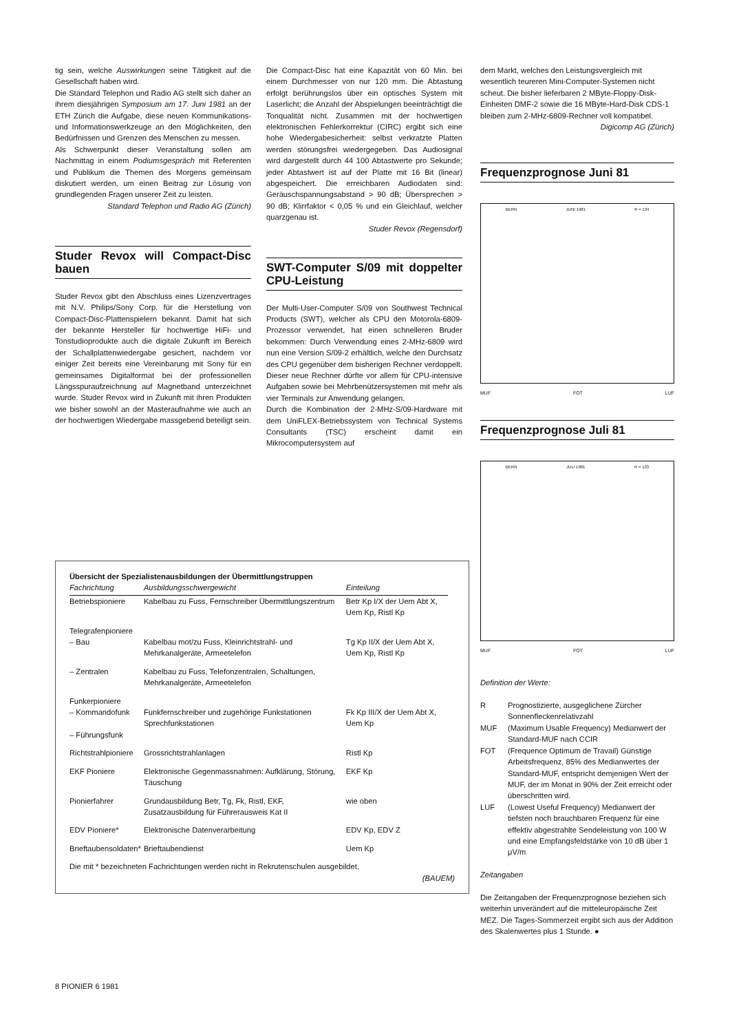tig sein, welche Auswirkungen seine Tätigkeit auf die Gesellschaft haben wird.
Die Standard Telephon und Radio AG stellt sich daher an ihrem diesjährigen Symposium am 17. Juni 1981 an der ETH Zürich die Aufgabe, diese neuen Kommunikations- und Informationswerkzeuge an den Möglichkeiten, den Bedürfnissen und Grenzen des Menschen zu messen.
Als Schwerpunkt dieser Veranstaltung sollen am Nachmittag in einem Podiumsgespräch mit Referenten und Publikum die Themen des Morgens gemeinsam diskutiert werden, um einen Beitrag zur Lösung von grundlegenden Fragen unserer Zeit zu leisten.
Standard Telephon und Radio AG (Zürich)
Studer Revox will Compact-Disc bauen
Studer Revox gibt den Abschluss eines Lizenzvertrages mit N.V. Philips/Sony Corp. für die Herstellung von Compact-Disc-Plattenspielern bekannt. Damit hat sich der bekannte Hersteller für hochwertige HiFi- und Tonstudioprodukte auch die digitale Zukunft im Bereich der Schallplattenwiedergabe gesichert, nachdem vor einiger Zeit bereits eine Vereinbarung mit Sony für ein gemeinsames Digitalformat bei der professionellen Längsspuraufzeichnung auf Magnetband unterzeichnet wurde. Studer Revox wird in Zukunft mit ihren Produkten wie bisher sowohl an der Masteraufnahme wie auch an der hochwertigen Wiedergabe massgebend beteiligt sein.
Die Compact-Disc hat eine Kapazität von 60 Min. bei einem Durchmesser von nur 120 mm. Die Abtastung erfolgt berührungslos über ein optisches System mit Laserlicht; die Anzahl der Abspielungen beeinträchtigt die Tonqualität nicht. Zusammen mit der hochwertigen elektronischen Fehlerkorrektur (CIRC) ergibt sich eine hohe Wiedergabesicherheit: selbst verkratzte Platten werden störungsfrei wiedergegeben. Das Audiosignal wird dargestellt durch 44 100 Abtastwerte pro Sekunde; jeder Abtastwert ist auf der Platte mit 16 Bit (linear) abgespeichert. Die erreichbaren Audiodaten sind: Geräuschspannungsabstand > 90 dB; Übersprechen > 90 dB; Klirrfaktor < 0,05 % und ein Gleichlauf, welcher quarzgenau ist.
Studer Revox (Regensdorf)
SWT-Computer S/09 mit doppelter CPU-Leistung
Der Multi-User-Computer S/09 von Southwest Technical Products (SWT), welcher als CPU den Motorola-6809-Prozessor verwendet, hat einen schnelleren Bruder bekommen: Durch Verwendung eines 2-MHz-6809 wird nun eine Version S/09-2 erhältlich, welche den Durchsatz des CPU gegenüber dem bisherigen Rechner verdoppelt. Dieser neue Rechner dürfte vor allem für CPU-intensive Aufgaben sowie bei Mehrbenützersystemen mit mehr als vier Terminals zur Anwendung gelangen.
Durch die Kombination der 2-MHz-S/09-Hardware mit dem UniFLEX-Betriebssystem von Technical Systems Consultants (TSC) erscheint damit ein Mikrocomputersystem auf
dem Markt, welches den Leistungsvergleich mit wesentlich teureren Mini-Computer-Systemen nicht scheut. Die bisher lieferbaren 2 MByte-Floppy-Disk-Einheiten DMF-2 sowie die 16 MByte-Hard-Disk CDS-1 bleiben zum 2-MHz-6809-Rechner voll kompatibel.
Digicomp AG (Zürich)
Frequenzprognose Juni 81
BERN JUNI 1981 R = 134
MUF FOT LUF
Frequenzprognose Juli 81
BERN JULI 1981 R = 133
MUF FOT LUF
Definition der Werte:
R
Prognostizierte, ausgeglichene Zürcher Sonnenfleckenrelativzahl
MUF
(Maximum Usable Frequency) Medianwert der Standard-MUF nach CCIR
FOT
(Frequence Optimum de Travail) Günstige Arbeitsfrequenz, 85% des Medianwertes der Standard-MUF, entspricht demjenigen Wert der MUF, der im Monat in 90% der Zeit erreicht oder überschritten wird.
LUF
(Lowest Useful Frequency) Medianwert der tiefsten noch brauchbaren Frequenz für eine effektiv abgestrahlte Sendeleistung von 100 W und eine Empfangsfeldstärke von 10 dB über 1 μV/m
Zeitangaben
Die Zeitangaben der Frequenzprognose beziehen sich weiterhin unverändert auf die mitteleuropäische Zeit MEZ. Die Tages-Sommerzeit ergibt sich aus der Addition des Skalenwertes plus 1 Stunde. ●
Übersicht der Spezialistenausbildungen der Übermittlungstruppen
| Fachrichtung | Ausbildungsschwergewicht | Einteilung |
| --- | --- | --- |
| Betriebspioniere | Kabelbau zu Fuss, Fernschreiber Übermittlungszentrum | Betr Kp I/X der Uem Abt X, Uem Kp, Ristl Kp |
| Telegrafenpioniere – Bau | Kabelbau mot/zu Fuss, Kleinrichtstrahl- und Mehrkanalgeräte, Armeetelefon | Tg Kp II/X der Uem Abt X, Uem Kp, Ristl Kp |
| – Zentralen | Kabelbau zu Fuss, Telefonzentralen, Schaltungen, Mehrkanalgeräte, Armeetelefon | |
| Funkerpioniere – Kommandofunk – Führungsfunk | Funkfernschreiber und zugehörige Funkstationen Sprechfunkstationen | Fk Kp III/X der Uem Abt X, Uem Kp |
| Richtstrahlpioniere | Grossrichtstrahlanlagen | Ristl Kp |
| EKF Pioniere | Elektronische Gegenmassnahmen: Aufklärung, Störung, Täuschung | EKF Kp |
| Pionierfahrer | Grundausbildung Betr, Tg, Fk, Ristl, EKF, Zusatzausbildung für Führerausweis Kat II | wie oben |
| EDV Pioniere* | Elektronische Datenverarbeitung | EDV Kp, EDV Z |
| Brieftaubensoldaten* | Brieftaubendienst | Uem Kp |
Die mit * bezeichneten Fachrichtungen werden nicht in Rekrutenschulen ausgebildet.
(BAUEM)
8 PIONIER 6 1981